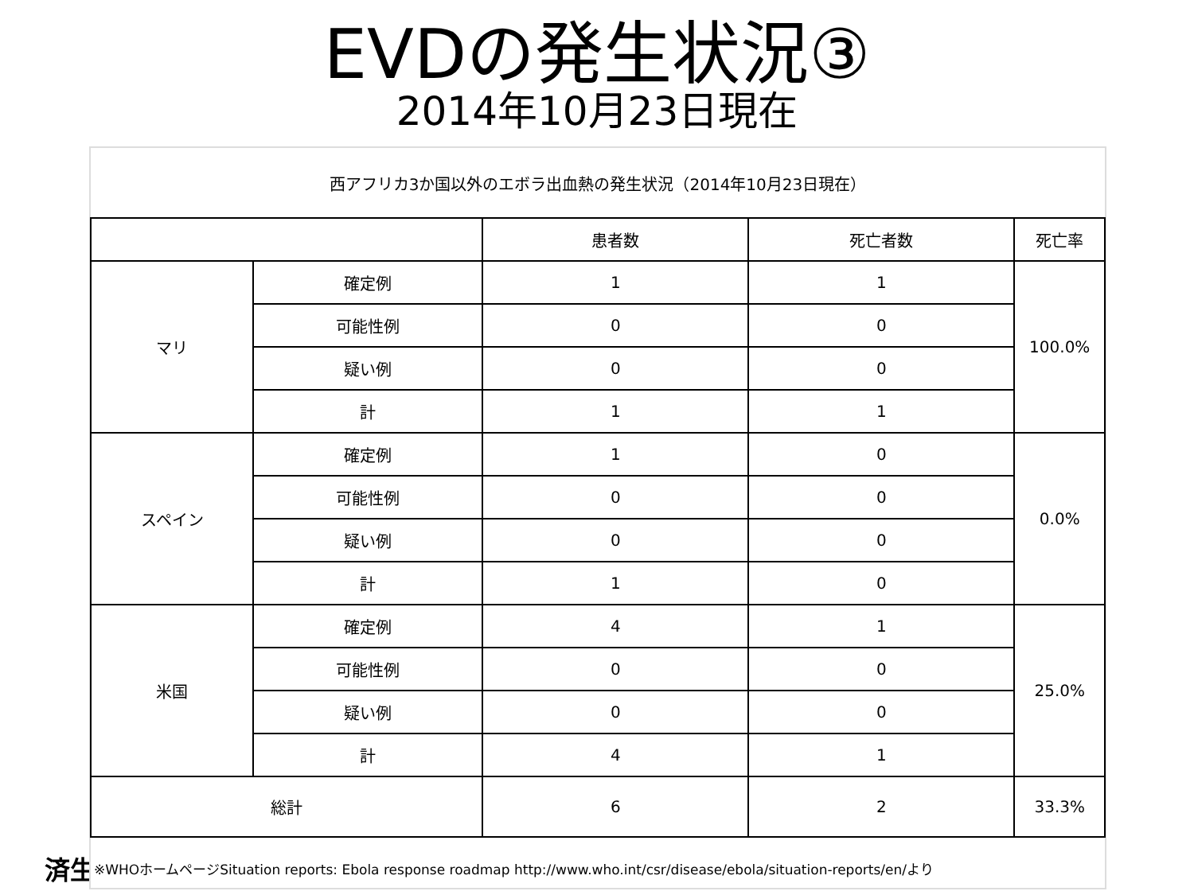EVDの発生状況③
2014年10月23日現在
済生
西アフリカ3か国以外のエボラ出血熱の発生状況（2014年10月23日現在）
| | | 患者数 | 死亡者数 | 死亡率 |
| マリ | 確定例 | 1 | 1 | 100.0% |
| | 可能性例 | 0 | 0 | |
| | 疑い例 | 0 | 0 | |
| | 計 | 1 | 1 | |
| スペイン | 確定例 | 1 | 0 | 0.0% |
| | 可能性例 | 0 | 0 | |
| | 疑い例 | 0 | 0 | |
| | 計 | 1 | 0 | |
| 米国 | 確定例 | 4 | 1 | 25.0% |
| | 可能性例 | 0 | 0 | |
| | 疑い例 | 0 | 0 | |
| | 計 | 4 | 1 | |
| 総計 | | 6 | 2 | 33.3% |
※WHOホームページSituation reports: Ebola response roadmap http://www.who.int/csr/disease/ebola/situation-reports/en/より